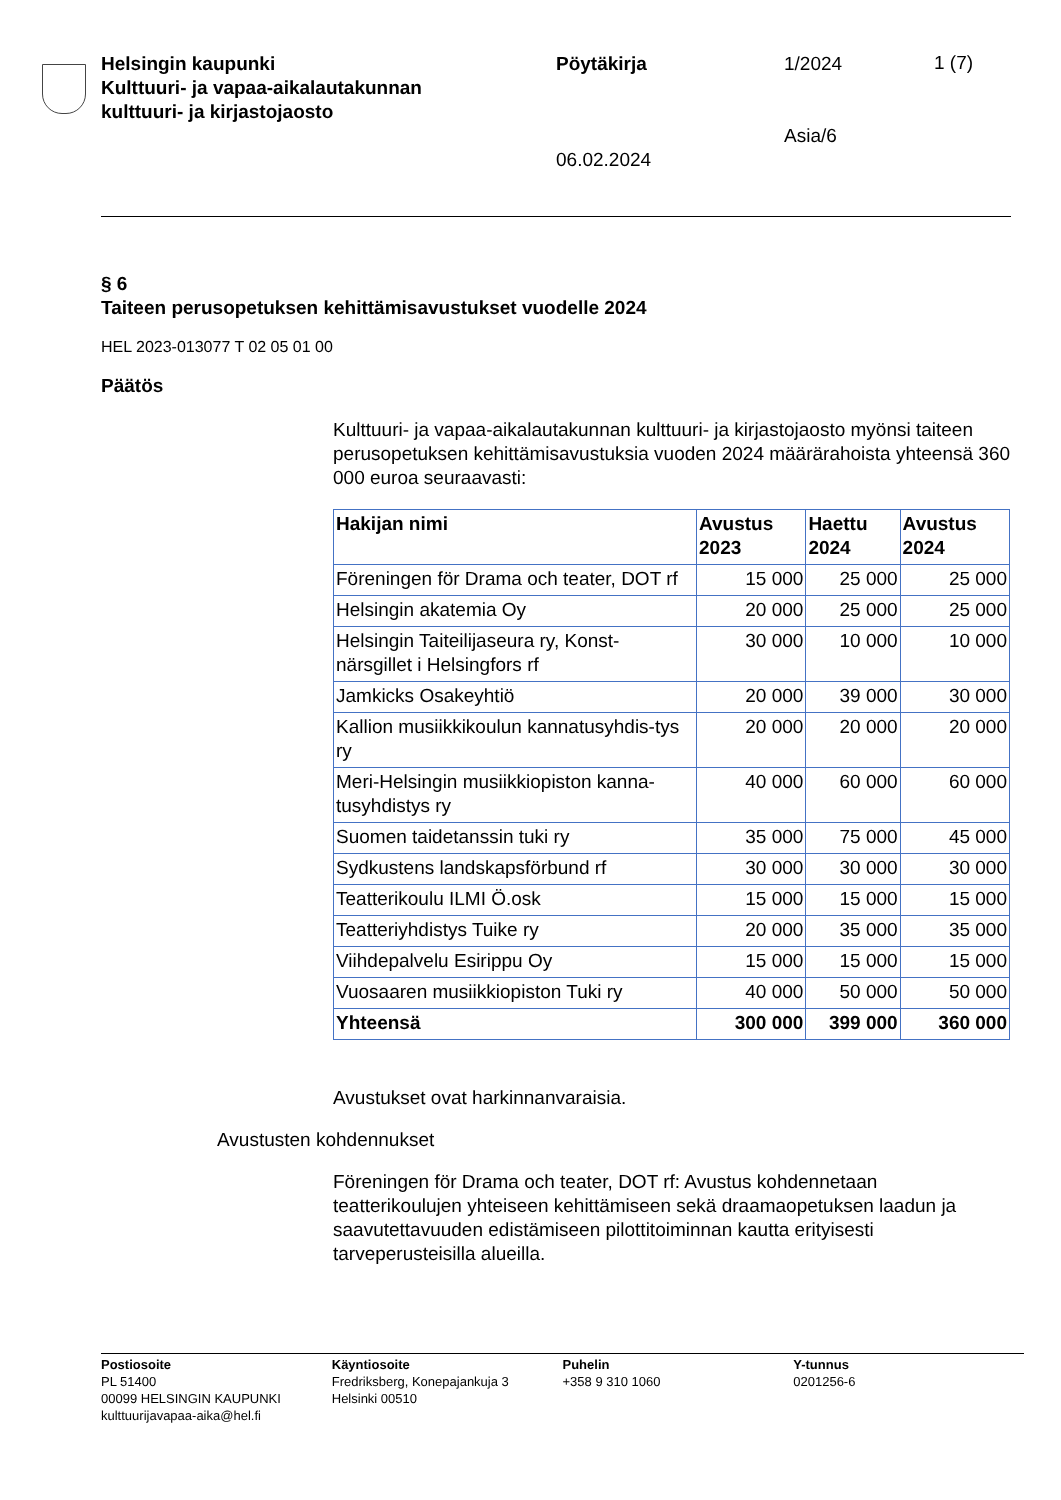Helsingin kaupunki
Kulttuuri- ja vapaa-aikalautakunnan
kulttuuri- ja kirjastojaosto
Pöytäkirja
06.02.2024
1/2024
Asia/6
1 (7)
§ 6
Taiteen perusopetuksen kehittämisavustukset vuodelle 2024
HEL 2023-013077 T 02 05 01 00
Päätös
Kulttuuri- ja vapaa-aikalautakunnan kulttuuri- ja kirjastojaosto myönsi taiteen perusopetuksen kehittämisavustuksia vuoden 2024 määrärahoista yhteensä 360 000 euroa seuraavasti:
| Hakijan nimi | Avustus 2023 | Haettu 2024 | Avustus 2024 |
| --- | --- | --- | --- |
| Föreningen för Drama och teater, DOT rf | 15 000 | 25 000 | 25 000 |
| Helsingin akatemia Oy | 20 000 | 25 000 | 25 000 |
| Helsingin Taiteilijaseura ry, Konst-närsgillet i Helsingfors rf | 30 000 | 10 000 | 10 000 |
| Jamkicks Osakeyhtiö | 20 000 | 39 000 | 30 000 |
| Kallion musiikkikoulun kannatusyhdis-tys ry | 20 000 | 20 000 | 20 000 |
| Meri-Helsingin musiikkiopiston kanna-tusyhdistys ry | 40 000 | 60 000 | 60 000 |
| Suomen taidetanssin tuki ry | 35 000 | 75 000 | 45 000 |
| Sydkustens landskapsförbund rf | 30 000 | 30 000 | 30 000 |
| Teatterikoulu ILMI Ö.osk | 15 000 | 15 000 | 15 000 |
| Teatteriyhdistys Tuike ry | 20 000 | 35 000 | 35 000 |
| Viihdepalvelu Esirippu Oy | 15 000 | 15 000 | 15 000 |
| Vuosaaren musiikkiopiston Tuki ry | 40 000 | 50 000 | 50 000 |
| Yhteensä | 300 000 | 399 000 | 360 000 |
Avustukset ovat harkinnanvaraisia.
Avustusten kohdennukset
Föreningen för Drama och teater, DOT rf: Avustus kohdennetaan teatterikoulujen yhteiseen kehittämiseen sekä draamaopetuksen laadun ja saavutettavuuden edistämiseen pilottitoiminnan kautta erityisesti tarveperusteisilla alueilla.
Postiosoite
PL 51400
00099 HELSINGIN KAUPUNKI
kulttuurijavapaa-aika@hel.fi
Käyntiosoite
Fredriksberg, Konepajankuja 3
Helsinki 00510
Puhelin
+358 9 310 1060
Y-tunnus
0201256-6